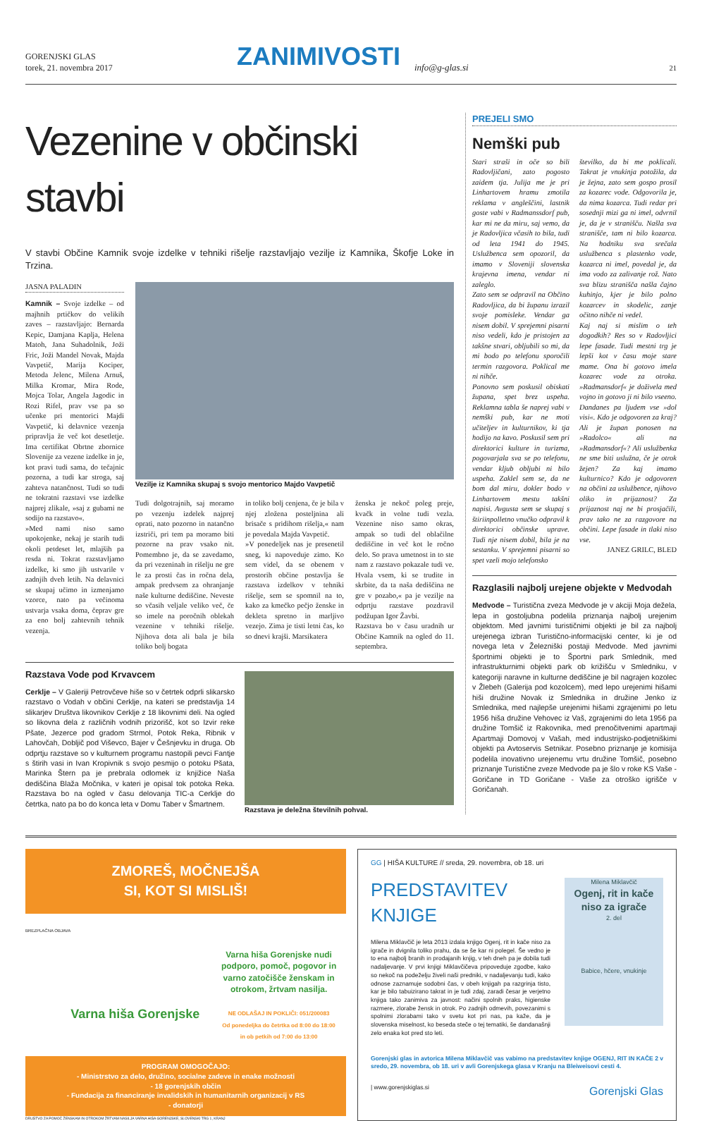GORENJSKI GLAS
torek, 21. novembra 2017
ZANIMIVOSTI
info@g-glas.si
21
Vezenine v občinski stavbi
V stavbi Občine Kamnik svoje izdelke v tehniki rišelje razstavljajo vezilje iz Kamnika, Škofje Loke in Trzina.
JASNA PALADIN
Kamnik – Svoje izdelke – od majhnih prtičkov do velikih zaves – razstavljajo: Bernarda Kepic, Damjana Kaplja, Helena Matoh, Jana Suhadolnik, Joži Fric, Joži Mandel Novak, Majda Vavpetič, Marija Kociper, Metoda Jelenc, Milena Arnuš, Milka Kromar, Mira Rode, Mojca Tolar, Angela Jagodic in Rozi Rifel, prav vse pa so učenke pri mentorici Majdi Vavpetič, ki delavnice vezenja pripravlja že več kot desetletje. Ima certifikat Obrtne zbornice Slovenije za vezene izdelke in je, kot pravi tudi sama, do tečajnic pozorna, a tudi kar stroga, saj zahteva natančnost. Tudi so tudi ne tokratni razstavi vse izdelke najprej zlikale, »saj z gubami ne sodijo na razstavo«.
»Med nami niso samo upokojenke, nekaj je starih tudi okoli petdeset let, mlajših pa resda ni. Tokrat razstavljamo izdelke, ki smo jih ustvarile v zadnjih dveh letih. Na delavnici se skupaj učimo in izmenjamo vzorce, nato pa večinoma ustvarja vsaka doma, čeprav gre za eno bolj zahtevnih tehnik vezenja.
Vezilje iz Kamnika skupaj s svojo mentorico Majdo Vavpetič
Tudi dolgotrajnih, saj moramo po vezenju izdelek najprej oprati, nato pozorno in natančno izstriči, pri tem pa moramo biti pozorne na prav vsako nit. Pomembno je, da se zavedamo, da pri vezeninah in rišelju ne gre le za prosti čas in ročna dela, ampak predvsem za ohranjanje naše kulturne dediščine. Neveste so včasih veljale veliko več, če so imele na poročnih oblekah vezenine v tehniki rišelje. Njihova dota ali bala je bila toliko bolj bogata
in toliko bolj cenjena, če je bila v njej zložena posteljnina ali brisače s pridihom rišelja,« nam je povedala Majda Vavpetič.
»V ponedeljek nas je presenetil sneg, ki napoveduje zimo. Ko sem videl, da se obenem v prostorih občine postavlja še razstava izdelkov v tehniki rišelje, sem se spomnil na to, kako za kmečko pečjo ženske in dekleta spretno in marljivo vezejo. Zima je tisti letni čas, ko so dnevi krajši. Marsikatera
ženska je nekoč poleg preje, kvačk in volne tudi vezla. Vezenine niso samo okras, ampak so tudi del oblačilne dediščine in več kot le ročno delo. So prava umetnost in to ste nam z razstavo pokazale tudi ve. Hvala vsem, ki se trudite in skrbite, da ta naša dediščina ne gre v pozabo,« pa je vezilje na odprtju razstave pozdravil podžupan Igor Žavbi.
Razstava bo v času uradnih ur Občine Kamnik na ogled do 11. septembra.
Razstava Vode pod Krvavcem
Cerklje – V Galeriji Petrovčeve hiše so v četrtek odprli slikarsko razstavo o Vodah v občini Cerklje, na kateri se predstavlja 14 slikarjev Društva likovnikov Cerklje z 18 likovnimi deli. Na ogled so likovna dela z različnih vodnih prizorišč, kot so Izvir reke Pšate, Jezerce pod gradom Strmol, Potok Reka, Ribnik v Lahovčah, Dobljič pod Viševco, Bajer v Češnjevku in druga. Ob odprtju razstave so v kulturnem programu nastopili pevci Fantje s štirih vasi in Ivan Kropivnik s svojo pesmijo o potoku Pšata, Marinka Štern pa je prebrala odlomek iz knjižice Naša dediščina Blaža Močnika, v kateri je opisal tok potoka Reka. Razstava bo na ogled v času delovanja TIC-a Cerklje do četrtka, nato pa bo do konca leta v Domu Taber v Šmartnem.
Razstava je deležna številnih pohval.
PREJELI SMO
Nemški pub
Stari straši in oče so bili Radovljičani, zato pogosto zaidem tja. Julija me je pri Linhartovem hramu zmotila reklama v angleščini, lastnik goste vabi v Radmanssdorf pub, kar mi ne da miru, saj vemo, da je Radovljica včasih to bila, tudi od leta 1941 do 1945. Uslužbenca sem opozoril, da imamo v Sloveniji slovenska krajevna imena, vendar ni zaleglo.
Zato sem se odpravil na Občino Radovljica, da bi županu izrazil svoje pomisleke. Vendar ga nisem dobil. V sprejemni pisarni niso vedeli, kdo je pristojen za takšne stvari, obljubili so mi, da mi bodo po telefonu sporočili termin razgovora. Poklical me ni nihče.
Ponovno sem poskusil obiskati župana, spet brez uspeha. Reklamna tabla še naprej vabi v nemški pub, kar ne moti učiteljev in kulturnikov, ki tja hodijo na kavo. Poskusil sem pri direktorici kulture in turizma, pogovarjala sva se po telefonu, vendar kljub obljubi ni bilo uspeha. Zaklel sem se, da ne bom dal miru, dokler bodo v Linhartovem mestu takšni napisi. Avgusta sem se skupaj s štiriinpolletno vnučko odpravil k direktorici občinske uprave. Tudi nje nisem dobil, bila je na sestanku. V sprejemni pisarni so spet vzeli mojo telefonsko
številko, da bi me poklicali. Takrat je vnukinja potožila, da je žejna, zato sem gospo prosil za kozarec vode. Odgovorila je, da nima kozarca. Tudi redar pri sosednji mizi ga ni imel, odvrnil je, da je v stranišču. Našla sva stranišče, tam ni bilo kozarca. Na hodniku sva srečala uslužbenca s plastenko vode, kozarca ni imel, povedal je, da ima vodo za zalivanje rož. Nato sva blizu stranišča našla čajno kuhinjo, kjer je bilo polno kozarcev in skodelic, zanje očitno nihče ni vedel.
Kaj naj si mislim o teh dogodkih? Res so v Radovljici lepe fasade. Tudi mestni trg je lepši kot v času moje stare mame. Ona bi gotovo imela kozarec vode za otroka. »Radmansdorf« je doživela med vojno in gotovo ji ni bilo vseeno. Dandanes pa ljudem vse »dol visi«. Kdo je odgovoren za kraj? Ali je župan ponosen na »Radolco« ali na »Radmansdorf«? Ali uslužbenka ne sme biti uslužna, če je otrok žejen? Za kaj imamo kulturnico? Kdo je odgovoren na občini za uslužbence, njihovo oliko in prijaznost? Za prijaznost naj ne bi prosjačili, prav tako ne za razgovore na občini. Lepe fasade in tlaki niso vse.
JANEZ GRILC, BLED
Razglasili najbolj urejene objekte v Medvodah
Medvode – Turistična zveza Medvode je v akciji Moja dežela, lepa in gostoljubna podelila priznanja najbolj urejenim objektom. Med javnimi turističnimi objekti je bil za najbolj urejenega izbran Turistično-informacijski center, ki je od novega leta v Železniški postaji Medvode. Med javnimi športnimi objekti je to Športni park Smlednik, med infrastrukturnimi objekti park ob križišču v Smledniku, v kategoriji naravne in kulturne dediščine je bil nagrajen kozolec v Žlebeh (Galerija pod kozolcem), med lepo urejenimi hišami hiši družine Novak iz Smlednika in družine Jenko iz Smlednika, med najlepše urejenimi hišami zgrajenimi po letu 1956 hiša družine Vehovec iz Vaš, zgrajenimi do leta 1956 pa družine Tomšič iz Rakovnika, med prenočitvenimi apartmaji Apartmaji Domovoj v Vašah, med industrijsko-podjetniškimi objekti pa Avtoservis Setnikar. Posebno priznanje je komisija podelila inovativno urejenemu vrtu družine Tomšič, posebno priznanje Turistične zveze Medvode pa je šlo v roke KS Vaše - Goričane in TD Goričane - Vaše za otroško igrišče v Goričanah.
ZMOREŠ, MOČNEJŠA
SI, KOT SI MISLIŠ!
BREZPLAČNA OBJAVA
Varna hiša Gorenjske
Varna hiša Gorenjske nudi podporo, pomoč, pogovor in varno zatočišče ženskam in otrokom, žrtvam nasilja.
NE ODLAŠAJ IN POKLIČI: 051/200083
Od ponedeljka do četrtka od 8:00 do 18:00
in ob petkih od 7:00 do 13:00
PROGRAM OMOGOČAJO:
- Ministrstvo za delo, družino, socialne zadeve in enake možnosti
- 18 gorenjskih občin
- Fundacija za financiranje invalidskih in humanitarnih organizacij v RS
- donatorji
DRUŠTVO ZA POMOČ ŽENSKAM IN OTROKOM ŽRTVAM NASILJA VARNA HIŠA GORENJSKE, SLOVENSKI TRG 1, KRANJ
GG | HIŠA KULTURE // sreda, 29. novembra, ob 18. uri
PREDSTAVITEV KNJIGE
Milena Miklavčič je leta 2013 izdala knjigo Ogenj, rit in kače niso za igrače in dvignila toliko prahu, da se še kar ni polegel. Še vedno je to ena najbolj branih in prodajanih knjig, v teh dneh pa je dobila tudi nadaljevanje. V prvi knjigi Miklavčičeva pripoveduje zgodbe, kako so nekoč na podeželju živeli naši predniki, v nadaljevanju tudi, kako odnose zaznamuje sodobni čas, v obeh knjigah pa razgrinja tisto, kar je bilo tabuizirano takrat in je tudi zdaj, zaradi česar je verjetno knjiga tako zanimiva za javnost: načini spolnih praks, higienske razmere, zlorabe žensk in otrok. Po zadnjih odmevih, povezanimi s spolnimi zlorabami tako v svetu kot pri nas, pa kaže, da je slovenska miselnost, ko beseda steče o tej tematiki, še dandanašnji zelo enaka kot pred sto leti.
Milena Miklavčič
Ogenj, rit in kače niso za igrače
2. del
Babice, hčere, vnukinje
Gorenjski glas in avtorica Milena Miklavčič vas vabimo na predstavitev knjige OGENJ, RIT IN KAČE 2 v sredo, 29. novembra, ob 18. uri v avli Gorenjskega glasa v Kranju na Bleiweisovi cesti 4.
| www.gorenjskiglas.si Gorenjski Glas